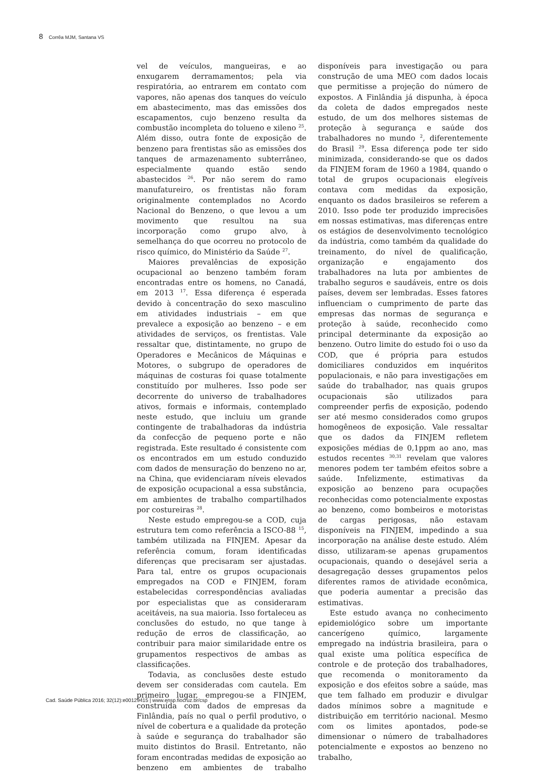8 Corrêa MJM, Santana VS
vel de veículos, mangueiras, e ao enxugarem derramamentos; pela via respiratória, ao entrarem em contato com vapores, não apenas dos tanques do veículo em abastecimento, mas das emissões dos escapamentos, cujo benzeno resulta da combustão incompleta do tolueno e xileno <sup>25</sup>. Além disso, outra fonte de exposição de benzeno para frentistas são as emissões dos tanques de armazenamento subterrâneo, especialmente quando estão sendo abastecidos <sup>26</sup>. Por não serem do ramo manufatureiro, os frentistas não foram originalmente contemplados no Acordo Nacional do Benzeno, o que levou a um movimento que resultou na sua incorporação como grupo alvo, à semelhança do que ocorreu no protocolo de risco químico, do Ministério da Saúde <sup>27</sup>.
Maiores prevalências de exposição ocupacional ao benzeno também foram encontradas entre os homens, no Canadá, em 2013 <sup>17</sup>. Essa diferença é esperada devido à concentração do sexo masculino em atividades industriais – em que prevalece a exposição ao benzeno – e em atividades de serviços, os frentistas. Vale ressaltar que, distintamente, no grupo de Operadores e Mecânicos de Máquinas e Motores, o subgrupo de operadores de máquinas de costuras foi quase totalmente constituído por mulheres. Isso pode ser decorrente do universo de trabalhadores ativos, formais e informais, contemplado neste estudo, que incluiu um grande contingente de trabalhadoras da indústria da confecção de pequeno porte e não registrada. Este resultado é consistente com os encontrados em um estudo conduzido com dados de mensuração do benzeno no ar, na China, que evidenciaram níveis elevados de exposição ocupacional a essa substância, em ambientes de trabalho compartilhados por costureiras <sup>28</sup>.
Neste estudo empregou-se a COD, cuja estrutura tem como referência a ISCO-88 <sup>15</sup>, também utilizada na FINJEM. Apesar da referência comum, foram identificadas diferenças que precisaram ser ajustadas. Para tal, entre os grupos ocupacionais empregados na COD e FINJEM, foram estabelecidas correspondências avaliadas por especialistas que as consideraram aceitáveis, na sua maioria. Isso fortaleceu as conclusões do estudo, no que tange à redução de erros de classificação, ao contribuir para maior similaridade entre os grupamentos respectivos de ambas as classificações.
Todavia, as conclusões deste estudo devem ser consideradas com cautela. Em primeiro lugar, empregou-se a FINJEM, construída com dados de empresas da Finlândia, país no qual o perfil produtivo, o nível de cobertura e a qualidade da proteção à saúde e segurança do trabalhador são muito distintos do Brasil. Entretanto, não foram encontradas medidas de exposição ao benzeno em ambientes de trabalho disponíveis para investigação ou para construção de uma MEO com dados locais que permitisse a projeção do número de expostos. A Finlândia já dispunha, à época da coleta de dados empregados neste estudo, de um dos melhores sistemas de proteção à segurança e saúde dos trabalhadores no mundo <sup>2</sup>, diferentemente do Brasil <sup>29</sup>. Essa diferença pode ter sido minimizada, considerando-se que os dados da FINJEM foram de 1960 a 1984, quando o total de grupos ocupacionais elegíveis contava com medidas da exposição, enquanto os dados brasileiros se referem a 2010. Isso pode ter produzido imprecisões em nossas estimativas, mas diferenças entre os estágios de desenvolvimento tecnológico da indústria, como também da qualidade do treinamento, do nível de qualificação, organização e engajamento dos trabalhadores na luta por ambientes de trabalho seguros e saudáveis, entre os dois países, devem ser lembradas. Esses fatores influenciam o cumprimento de parte das empresas das normas de segurança e proteção à saúde, reconhecido como principal determinante da exposição ao benzeno. Outro limite do estudo foi o uso da COD, que é própria para estudos domiciliares conduzidos em inquéritos populacionais, e não para investigações em saúde do trabalhador, nas quais grupos ocupacionais são utilizados para compreender perfis de exposição, podendo ser até mesmo considerados como grupos homogêneos de exposição. Vale ressaltar que os dados da FINJEM refletem exposições médias de 0,1ppm ao ano, mas estudos recentes <sup>30,31</sup> revelam que valores menores podem ter também efeitos sobre a saúde. Infelizmente, estimativas da exposição ao benzeno para ocupações reconhecidas como potencialmente expostas ao benzeno, como bombeiros e motoristas de cargas perigosas, não estavam disponíveis na FINJEM, impedindo a sua incorporação na análise deste estudo. Além disso, utilizaram-se apenas grupamentos ocupacionais, quando o desejável seria a desagregação desses grupamentos pelos diferentes ramos de atividade econômica, que poderia aumentar a precisão das estimativas.
Este estudo avança no conhecimento epidemiológico sobre um importante cancerígeno químico, largamente empregado na indústria brasileira, para o qual existe uma política específica de controle e de proteção dos trabalhadores, que recomenda o monitoramento da exposição e dos efeitos sobre a saúde, mas que tem falhado em produzir e divulgar dados mínimos sobre a magnitude e distribuição em território nacional. Mesmo com os limites apontados, pode-se dimensionar o número de trabalhadores potencialmente e expostos ao benzeno no trabalho,
Cad. Saúde Pública 2016; 32(12):e00129415 | www.ensp.fiocruz.br/csp